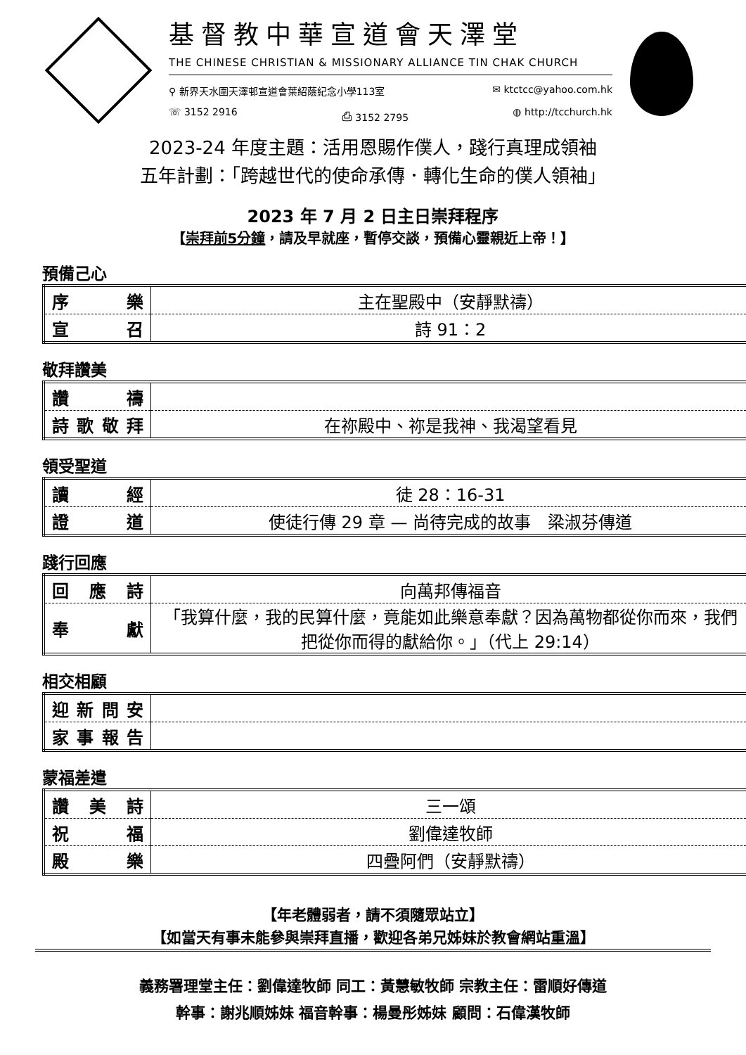基督教中華宣道會天澤堂
THE CHINESE CHRISTIAN & MISSIONARY ALLIANCE TIN CHAK CHURCH
⚲ 新界天水圍天澤邨宣道會葉紹蔭紀念小學113室 ✉ ktctcc@yahoo.com.hk
☏ 3152 2916 ⎙ 3152 2795 ◍ http://tcchurch.hk
2023-24 年度主題：活用恩賜作僕人，踐行真理成領袖
五年計劃：「跨越世代的使命承傳．轉化生命的僕人領袖」
2023 年 7 月 2 日主日崇拜程序
【崇拜前5分鐘，請及早就座，暫停交談，預備心靈親近上帝！】
預備己心
| 序樂 | 主在聖殿中（安靜默禱） |
| 宣召 | 詩 91：2 |
敬拜讚美
| 讚禱 | |
| 詩歌敬拜 | 在祢殿中、祢是我神、我渴望看見 |
領受聖道
| 讀經 | 徒 28：16-31 |
| 證道 | 使徒行傳 29 章 — 尚待完成的故事 梁淑芬傳道 |
踐行回應
| 回應詩 | 向萬邦傳福音 |
| 奉獻 | 「我算什麼，我的民算什麼，竟能如此樂意奉獻？因為萬物都從你而來，我們把從你而得的獻給你。」（代上 29:14） |
相交相顧
| 迎新問安 | |
| 家事報告 | |
蒙福差遣
| 讚美詩 | 三一頌 |
| 祝福 | 劉偉達牧師 |
| 殿樂 | 四疊阿們（安靜默禱） |
【年老體弱者，請不須隨眾站立】
【如當天有事未能參與崇拜直播，歡迎各弟兄姊妹於教會網站重溫】
義務署理堂主任：劉偉達牧師 同工：黃慧敏牧師 宗教主任：雷順好傳道
幹事：謝兆順姊妹 福音幹事：楊曼彤姊妹 顧問：石偉漢牧師